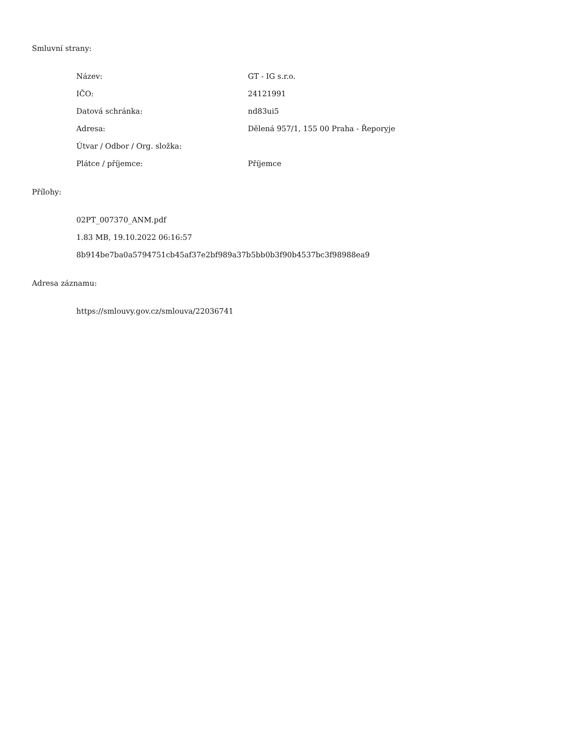Smluvní strany:
| Název: | GT - IG s.r.o. |
| IČO: | 24121991 |
| Datová schránka: | nd83ui5 |
| Adresa: | Dělená 957/1, 155 00 Praha - Řeporyje |
| Útvar / Odbor / Org. složka: | |
| Plátce / příjemce: | Příjemce |
Přílohy:
02PT_007370_ANM.pdf
1.83 MB, 19.10.2022 06:16:57
8b914be7ba0a5794751cb45af37e2bf989a37b5bb0b3f90b4537bc3f98988ea9
Adresa záznamu:
https://smlouvy.gov.cz/smlouva/22036741